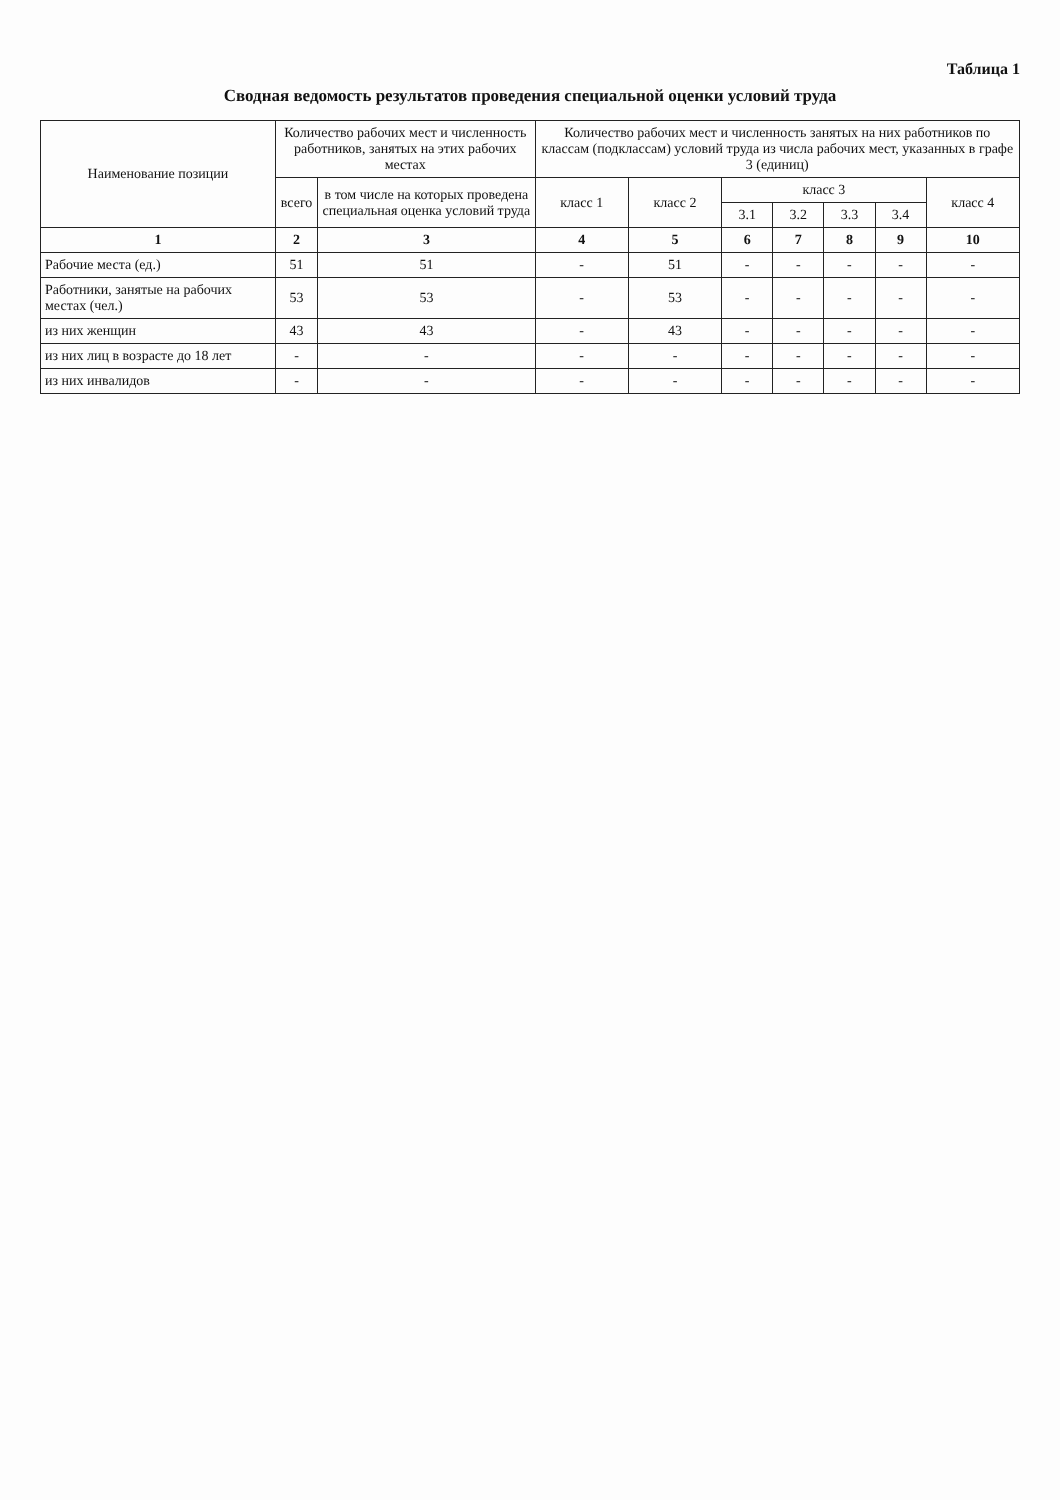Таблица 1
Сводная ведомость результатов проведения специальной оценки условий труда
| Наименование позиции | Количество рабочих мест и численность работников, занятых на этих рабочих местах | | Количество рабочих мест и численность занятых на них работников по классам (подклассам) условий труда из числа рабочих мест, указанных в графе 3 (единиц) | | | | | | |
| --- | --- | --- | --- | --- | --- | --- | --- | --- | --- |
| | всего | в том числе на которых проведена специальная оценка условий труда | класс 1 | класс 2 | класс 3 | | | | класс 4 |
| | | | | | 3.1 | 3.2 | 3.3 | 3.4 | |
| 1 | 2 | 3 | 4 | 5 | 6 | 7 | 8 | 9 | 10 |
| Рабочие места (ед.) | 51 | 51 | - | 51 | - | - | - | - | - |
| Работники, занятые на рабочих местах (чел.) | 53 | 53 | - | 53 | - | - | - | - | - |
| из них женщин | 43 | 43 | - | 43 | - | - | - | - | - |
| из них лиц в возрасте до 18 лет | - | - | - | - | - | - | - | - | - |
| из них инвалидов | - | - | - | - | - | - | - | - | - |